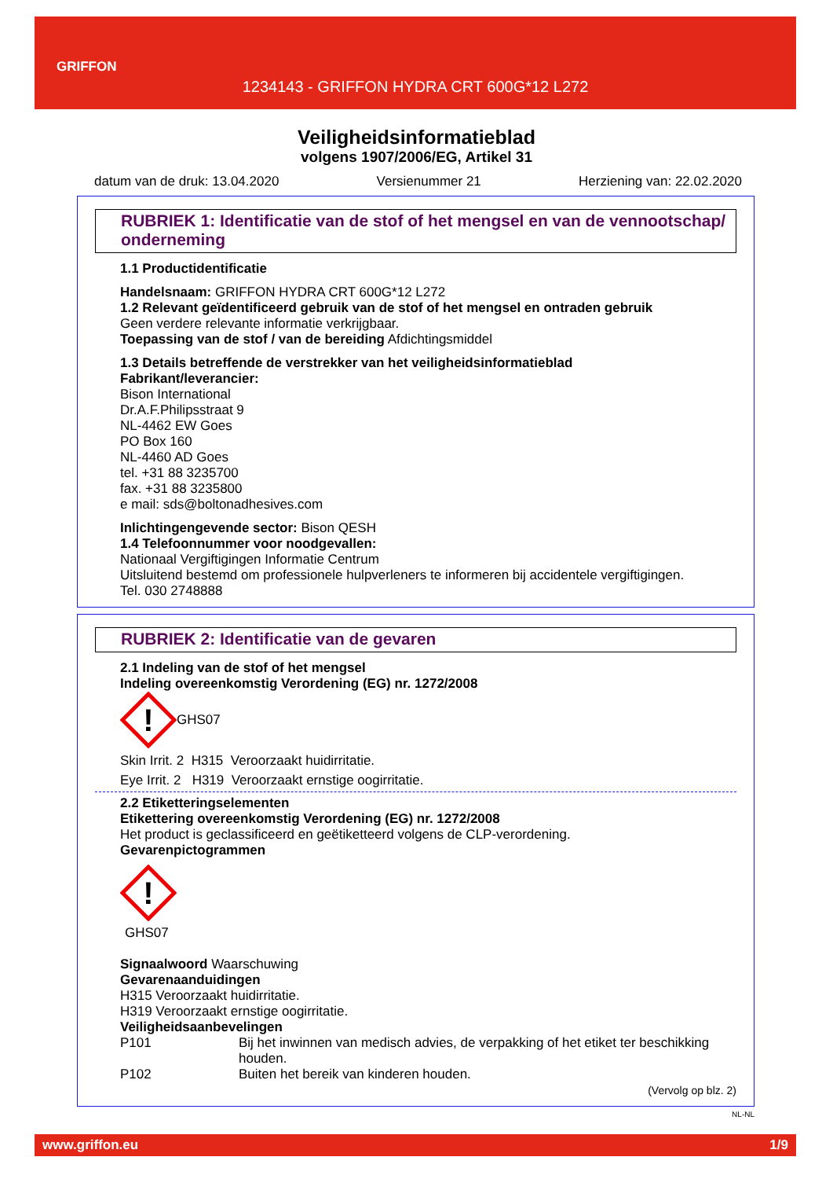GRIFFON
1234143 - GRIFFON HYDRA CRT 600G*12 L272
Veiligheidsinformatieblad
volgens 1907/2006/EG, Artikel 31
datum van de druk: 13.04.2020 Versienummer 21 Herziening van: 22.02.2020
RUBRIEK 1: Identificatie van de stof of het mengsel en van de vennootschap/ onderneming
1.1 Productidentificatie
Handelsnaam: GRIFFON HYDRA CRT 600G*12 L272
1.2 Relevant geïdentificeerd gebruik van de stof of het mengsel en ontraden gebruik
Geen verdere relevante informatie verkrijgbaar.
Toepassing van de stof / van de bereiding Afdichtingsmiddel
1.3 Details betreffende de verstrekker van het veiligheidsinformatieblad
Fabrikant/leverancier:
Bison International
Dr.A.F.Philipsstraat 9
NL-4462 EW Goes
PO Box 160
NL-4460 AD Goes
tel. +31 88 3235700
fax. +31 88 3235800
e mail: sds@boltonadhesives.com
Inlichtingengevende sector: Bison QESH
1.4 Telefoonnummer voor noodgevallen:
Nationaal Vergiftigingen Informatie Centrum
Uitsluitend bestemd om professionele hulpverleners te informeren bij accidentele vergiftigingen.
Tel. 030 2748888
RUBRIEK 2: Identificatie van de gevaren
2.1 Indeling van de stof of het mengsel
Indeling overeenkomstig Verordening (EG) nr. 1272/2008
!
GHS07
Skin Irrit. 2 H315 Veroorzaakt huidirritatie.
Eye Irrit. 2 H319 Veroorzaakt ernstige oogirritatie.
2.2 Etiketteringselementen
Etikettering overeenkomstig Verordening (EG) nr. 1272/2008
Het product is geclassificeerd en geëtiketteerd volgens de CLP-verordening.
Gevarenpictogrammen
!
GHS07
Signaalwoord Waarschuwing
Gevarenaanduidingen
H315 Veroorzaakt huidirritatie.
H319 Veroorzaakt ernstige oogirritatie.
Veiligheidsaanbevelingen
P101 Bij het inwinnen van medisch advies, de verpakking of het etiket ter beschikking houden.
P102 Buiten het bereik van kinderen houden.
(Vervolg op blz. 2)
NL-NL
www.griffon.eu 1/9